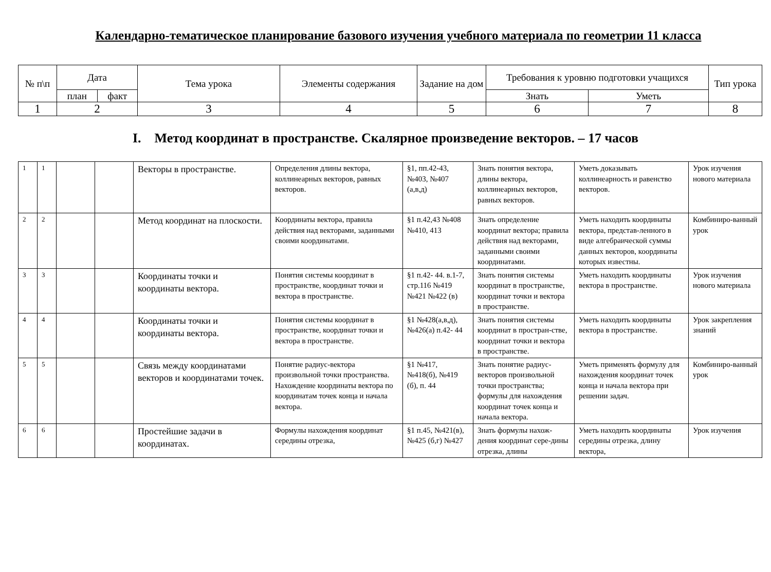Календарно-тематическое планирование базового изучения учебного материала по геометрии 11 класса
| № п\п | Дата | | Тема урока | Элементы содержания | Задание на дом | Требования к уровню подготовки учащихся | | Тип урока |
| --- | --- | --- | --- | --- | --- | --- | --- | --- |
| | план | факт | | | | Знать | Уметь | |
| 1 | 2 | | 3 | 4 | 5 | 6 | 7 | 8 |
I. Метод координат в пространстве. Скалярное произведение векторов. – 17 часов
| 1 | 1 | | | Векторы в пространстве. | Определения длины вектора, коллинеарных векторов, равных векторов. | §1, пп.42-43, №403, №407 (а,в,д) | Знать понятия вектора, длины вектора, коллинеарных векторов, равных векторов. | Уметь доказывать коллинеарность и равенство векторов. | Урок изучения нового материала |
| 2 | 2 | | | Метод координат на плоскости. | Координаты вектора, правила действия над векторами, заданными своими координатами. | §1 п.42,43 №408 №410, 413 | Знать определение координат вектора; правила действия над векторами, заданными своими координатами. | Уметь находить координаты вектора, представ-ленного в виде алгебраической суммы данных векторов, координаты которых известны. | Комбиниро-ванный урок |
| 3 | 3 | | | Координаты точки и координаты вектора. | Понятия системы координат в пространстве, координат точки и вектора в пространстве. | §1 п.42- 44. в.1-7, стр.116 №419 №421 №422 (в) | Знать понятия системы координат в пространстве, координат точки и вектора в пространстве. | Уметь находить координаты вектора в пространстве. | Урок изучения нового материала |
| 4 | 4 | | | Координаты точки и координаты вектора. | Понятия системы координат в пространстве, координат точки и вектора в пространстве. | §1 №428(а,в,д), №426(а) п.42- 44 | Знать понятия системы координат в простран-стве, координат точки и вектора в пространстве. | Уметь находить координаты вектора в пространстве. | Урок закрепления знаний |
| 5 | 5 | | | Связь между координатами векторов и координатами точек. | Понятие радиус-вектора произвольной точки пространства. Нахождение координаты вектора по координатам точек конца и начала вектора. | §1 №417, №418(б), №419 (б), п. 44 | Знать понятие радиус-векторов произвольной точки пространства; формулы для нахождения координат точек конца и начала вектора. | Уметь применять формулу для нахождения координат точек конца и начала вектора при решении задач. | Комбиниро-ванный урок |
| 6 | 6 | | | Простейшие задачи в координатах. | Формулы нахождения координат середины отрезка, | §1 п.45, №421(в), №425 (б,г) №427 | Знать формулы нахож-дения координат сере-дины отрезка, длины | Уметь находить координаты середины отрезка, длину вектора, | Урок изучения |